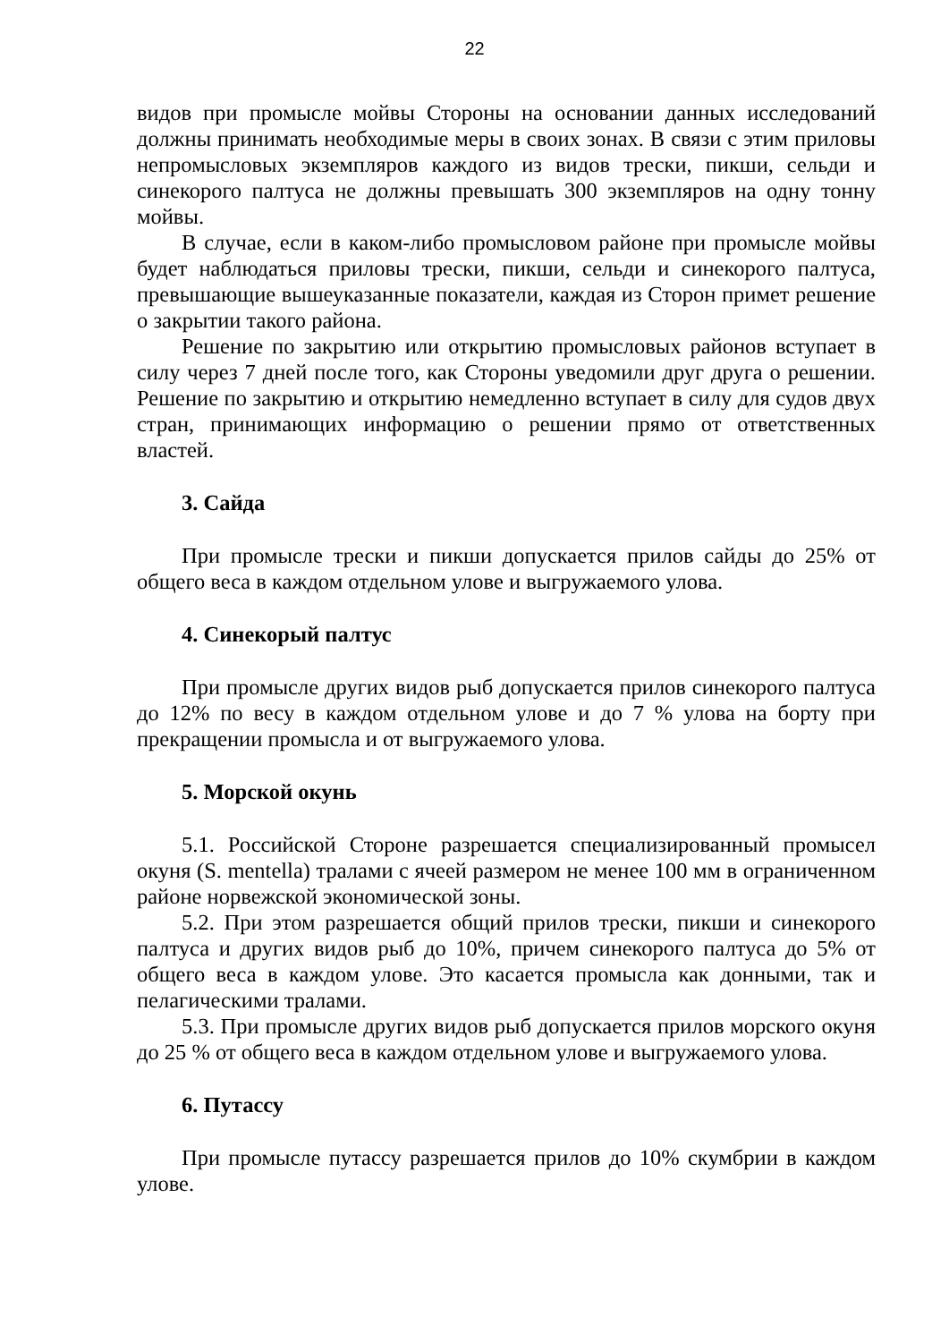22
видов при промысле мойвы Стороны на основании данных исследований должны принимать необходимые меры в своих зонах. В связи с этим приловы непромысловых экземпляров каждого из видов трески, пикши, сельди и синекорого палтуса не должны превышать 300 экземпляров на одну тонну мойвы.
В случае, если в каком-либо промысловом районе при промысле мойвы будет наблюдаться приловы трески, пикши, сельди и синекорого палтуса, превышающие вышеуказанные показатели, каждая из Сторон примет решение о закрытии такого района.
Решение по закрытию или открытию промысловых районов вступает в силу через 7 дней после того, как Стороны уведомили друг друга о решении. Решение по закрытию и открытию немедленно вступает в силу для судов двух стран, принимающих информацию о решении прямо от ответственных властей.
3. Сайда
При промысле трески и пикши допускается прилов сайды до 25% от общего веса в каждом отдельном улове и выгружаемого улова.
4. Синекорый палтус
При промысле других видов рыб допускается прилов синекорого палтуса до 12% по весу в каждом отдельном улове и до 7 % улова на борту при прекращении промысла и от выгружаемого улова.
5. Морской окунь
5.1. Российской Стороне разрешается специализированный промысел окуня (S. mentella) тралами с ячеей размером не менее 100 мм в ограниченном районе норвежской экономической зоны.
5.2. При этом разрешается общий прилов трески, пикши и синекорого палтуса и других видов рыб до 10%, причем синекорого палтуса до 5% от общего веса в каждом улове. Это касается промысла как донными, так и пелагическими тралами.
5.3. При промысле других видов рыб допускается прилов морского окуня до 25 % от общего веса в каждом отдельном улове и выгружаемого улова.
6. Путассу
При промысле путассу разрешается прилов до 10% скумбрии в каждом улове.